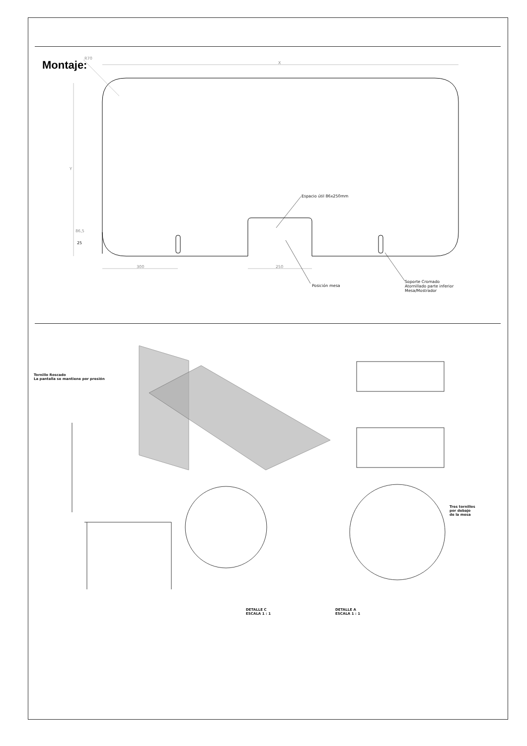Montaje: X
R70
Y
86,5
25
300 250
Espacio útil 86x250mm
Posición mesa
Soporte Cromado
Atornillado parte inferior
Mesa/Mostrador
Tornillo Roscado
La pantalla se mantiene por presión
Tres tornillos
por debajo
de la mesa
DETALLE C
ESCALA 1 : 1
DETALLE A
ESCALA 1 : 1